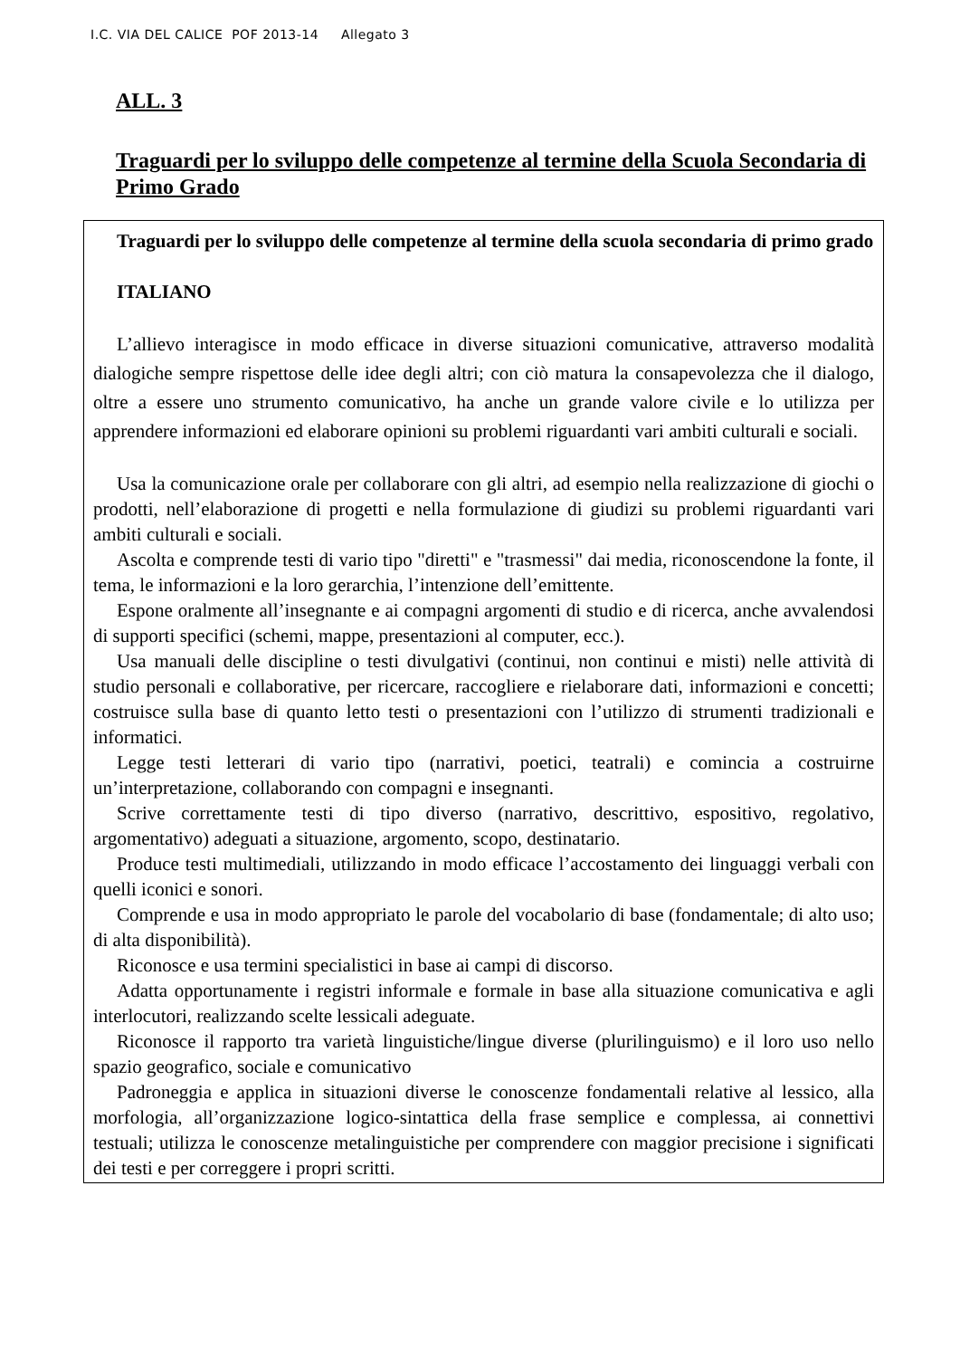I.C. VIA DEL CALICE POF 2013-14 Allegato 3
ALL. 3
Traguardi per lo sviluppo delle competenze al termine della Scuola Secondaria di Primo Grado
Traguardi per lo sviluppo delle competenze al termine della scuola secondaria di primo grado
ITALIANO
L’allievo interagisce in modo efficace in diverse situazioni comunicative, attraverso modalità dialogiche sempre rispettose delle idee degli altri; con ciò matura la consapevolezza che il dialogo, oltre a essere uno strumento comunicativo, ha anche un grande valore civile e lo utilizza per apprendere informazioni ed elaborare opinioni su problemi riguardanti vari ambiti culturali e sociali.
Usa la comunicazione orale per collaborare con gli altri, ad esempio nella realizzazione di giochi o prodotti, nell’elaborazione di progetti e nella formulazione di giudizi su problemi riguardanti vari ambiti culturali e sociali.
Ascolta e comprende testi di vario tipo "diretti" e "trasmessi" dai media, riconoscendone la fonte, il tema, le informazioni e la loro gerarchia, l’intenzione dell’emittente.
Espone oralmente all’insegnante e ai compagni argomenti di studio e di ricerca, anche avvalendosi di supporti specifici (schemi, mappe, presentazioni al computer, ecc.).
Usa manuali delle discipline o testi divulgativi (continui, non continui e misti) nelle attività di studio personali e collaborative, per ricercare, raccogliere e rielaborare dati, informazioni e concetti; costruisce sulla base di quanto letto testi o presentazioni con l’utilizzo di strumenti tradizionali e informatici.
Legge testi letterari di vario tipo (narrativi, poetici, teatrali) e comincia a costruirne un’interpretazione, collaborando con compagni e insegnanti.
Scrive correttamente testi di tipo diverso (narrativo, descrittivo, espositivo, regolativo, argomentativo) adeguati a situazione, argomento, scopo, destinatario.
Produce testi multimediali, utilizzando in modo efficace l’accostamento dei linguaggi verbali con quelli iconici e sonori.
Comprende e usa in modo appropriato le parole del vocabolario di base (fondamentale; di alto uso; di alta disponibilità).
Riconosce e usa termini specialistici in base ai campi di discorso.
Adatta opportunamente i registri informale e formale in base alla situazione comunicativa e agli interlocutori, realizzando scelte lessicali adeguate.
Riconosce il rapporto tra varietà linguistiche/lingue diverse (plurilinguismo) e il loro uso nello spazio geografico, sociale e comunicativo
Padroneggia e applica in situazioni diverse le conoscenze fondamentali relative al lessico, alla morfologia, all’organizzazione logico-sintattica della frase semplice e complessa, ai connettivi testuali; utilizza le conoscenze metalinguistiche per comprendere con maggior precisione i significati dei testi e per correggere i propri scritti.